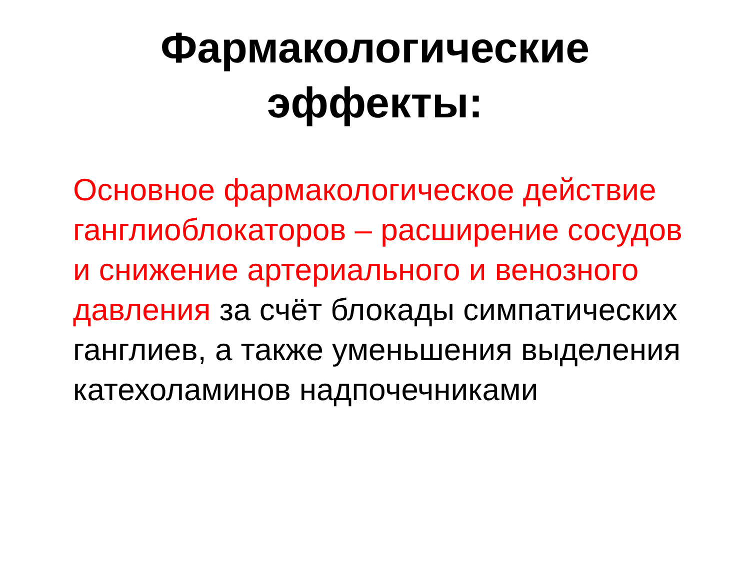Фармакологические
эффекты:
Основное фармакологическое действие ганглиоблокаторов – расширение сосудов и снижение артериального и венозного давления за счёт блокады симпатических ганглиев, а также уменьшения выделения катехоламинов надпочечниками